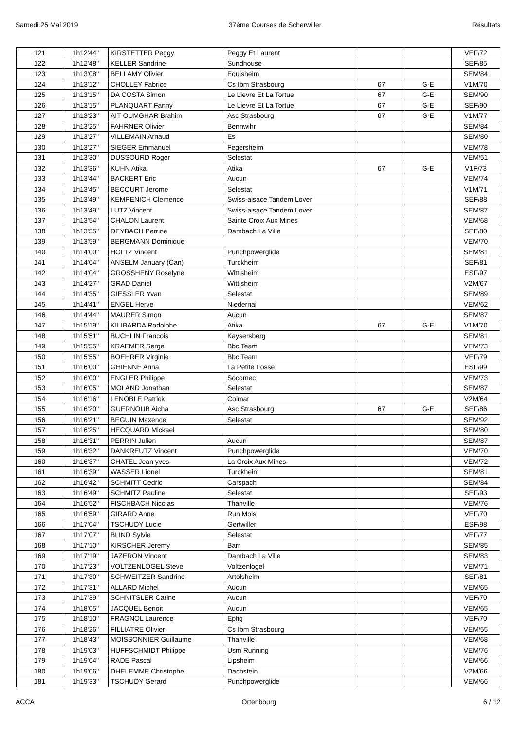Samedi 25 Mai 2019 37ème Courses de Scherwiller Résultats
| 121 | 1h12'44'' | KIRSTETTER Peggy | Peggy Et Laurent | | | VEF/72 |
| 122 | 1h12'48'' | KELLER Sandrine | Sundhouse | | | SEF/85 |
| 123 | 1h13'08'' | BELLAMY Olivier | Eguisheim | | | SEM/84 |
| 124 | 1h13'12'' | CHOLLEY Fabrice | Cs Ibm Strasbourg | 67 | G-E | V1M/70 |
| 125 | 1h13'15'' | DA COSTA Simon | Le Lievre Et La Tortue | 67 | G-E | SEM/90 |
| 126 | 1h13'15'' | PLANQUART Fanny | Le Lievre Et La Tortue | 67 | G-E | SEF/90 |
| 127 | 1h13'23'' | AIT OUMGHAR Brahim | Asc Strasbourg | 67 | G-E | V1M/77 |
| 128 | 1h13'25'' | FAHRNER Olivier | Bennwihr | | | SEM/84 |
| 129 | 1h13'27'' | VILLEMAIN Arnaud | Es | | | SEM/80 |
| 130 | 1h13'27'' | SIEGER Emmanuel | Fegersheim | | | VEM/78 |
| 131 | 1h13'30'' | DUSSOURD Roger | Selestat | | | VEM/51 |
| 132 | 1h13'36'' | KUHN Atika | Atika | 67 | G-E | V1F/73 |
| 133 | 1h13'44'' | BACKERT Eric | Aucun | | | VEM/74 |
| 134 | 1h13'45'' | BECOURT Jerome | Selestat | | | V1M/71 |
| 135 | 1h13'49'' | KEMPENICH Clemence | Swiss-alsace Tandem Lover | | | SEF/88 |
| 136 | 1h13'49'' | LUTZ Vincent | Swiss-alsace Tandem Lover | | | SEM/87 |
| 137 | 1h13'54'' | CHALON Laurent | Sainte Croix Aux Mines | | | VEM/68 |
| 138 | 1h13'55'' | DEYBACH Perrine | Dambach La Ville | | | SEF/80 |
| 139 | 1h13'59'' | BERGMANN Dominique | | | | VEM/70 |
| 140 | 1h14'00'' | HOLTZ Vincent | Punchpowerglide | | | SEM/81 |
| 141 | 1h14'04'' | ANSELM January (Can) | Turckheim | | | SEF/81 |
| 142 | 1h14'04'' | GROSSHENY Roselyne | Wittisheim | | | ESF/97 |
| 143 | 1h14'27'' | GRAD Daniel | Wittisheim | | | V2M/67 |
| 144 | 1h14'35'' | GIESSLER Yvan | Selestat | | | SEM/89 |
| 145 | 1h14'41'' | ENGEL Herve | Niedernai | | | VEM/62 |
| 146 | 1h14'44'' | MAURER Simon | Aucun | | | SEM/87 |
| 147 | 1h15'19'' | KILIBARDA Rodolphe | Atika | 67 | G-E | V1M/70 |
| 148 | 1h15'51'' | BUCHLIN Francois | Kaysersberg | | | SEM/81 |
| 149 | 1h15'55'' | KRAEMER Serge | Bbc Team | | | VEM/73 |
| 150 | 1h15'55'' | BOEHRER Virginie | Bbc Team | | | VEF/79 |
| 151 | 1h16'00'' | GHIENNE Anna | La Petite Fosse | | | ESF/99 |
| 152 | 1h16'00'' | ENGLER Philippe | Socomec | | | VEM/73 |
| 153 | 1h16'05'' | MOLAND Jonathan | Selestat | | | SEM/87 |
| 154 | 1h16'16'' | LENOBLE Patrick | Colmar | | | V2M/64 |
| 155 | 1h16'20'' | GUERNOUB Aicha | Asc Strasbourg | 67 | G-E | SEF/86 |
| 156 | 1h16'21'' | BEGUIN Maxence | Selestat | | | SEM/92 |
| 157 | 1h16'25'' | HECQUARD Mickael | | | | SEM/80 |
| 158 | 1h16'31'' | PERRIN Julien | Aucun | | | SEM/87 |
| 159 | 1h16'32'' | DANKREUTZ Vincent | Punchpowerglide | | | VEM/70 |
| 160 | 1h16'37'' | CHATEL Jean yves | La Croix Aux Mines | | | VEM/72 |
| 161 | 1h16'39'' | WASSER Lionel | Turckheim | | | SEM/81 |
| 162 | 1h16'42'' | SCHMITT Cedric | Carspach | | | SEM/84 |
| 163 | 1h16'49'' | SCHMITZ Pauline | Selestat | | | SEF/93 |
| 164 | 1h16'52'' | FISCHBACH Nicolas | Thanville | | | VEM/76 |
| 165 | 1h16'59'' | GIRARD Anne | Run Mols | | | VEF/70 |
| 166 | 1h17'04'' | TSCHUDY Lucie | Gertwiller | | | ESF/98 |
| 167 | 1h17'07'' | BLIND Sylvie | Selestat | | | VEF/77 |
| 168 | 1h17'10'' | KIRSCHER Jeremy | Barr | | | SEM/85 |
| 169 | 1h17'19'' | JAZERON Vincent | Dambach La Ville | | | SEM/83 |
| 170 | 1h17'23'' | VOLTZENLOGEL Steve | Voltzenlogel | | | VEM/71 |
| 171 | 1h17'30'' | SCHWEITZER Sandrine | Artolsheim | | | SEF/81 |
| 172 | 1h17'31'' | ALLARD Michel | Aucun | | | VEM/65 |
| 173 | 1h17'39'' | SCHNITSLER Carine | Aucun | | | VEF/70 |
| 174 | 1h18'05'' | JACQUEL Benoit | Aucun | | | VEM/65 |
| 175 | 1h18'10'' | FRAGNOL Laurence | Epfig | | | VEF/70 |
| 176 | 1h18'26'' | FILLIATRE Olivier | Cs Ibm Strasbourg | | | VEM/55 |
| 177 | 1h18'43'' | MOISSONNIER Guillaume | Thanville | | | VEM/68 |
| 178 | 1h19'03'' | HUFFSCHMIDT Philippe | Usm Running | | | VEM/76 |
| 179 | 1h19'04'' | RADE Pascal | Lipsheim | | | VEM/66 |
| 180 | 1h19'06'' | DHELEMME Christophe | Dachstein | | | V2M/66 |
| 181 | 1h19'33'' | TSCHUDY Gerard | Punchpowerglide | | | VEM/66 |
ACCA Ortenbourg 6 / 12